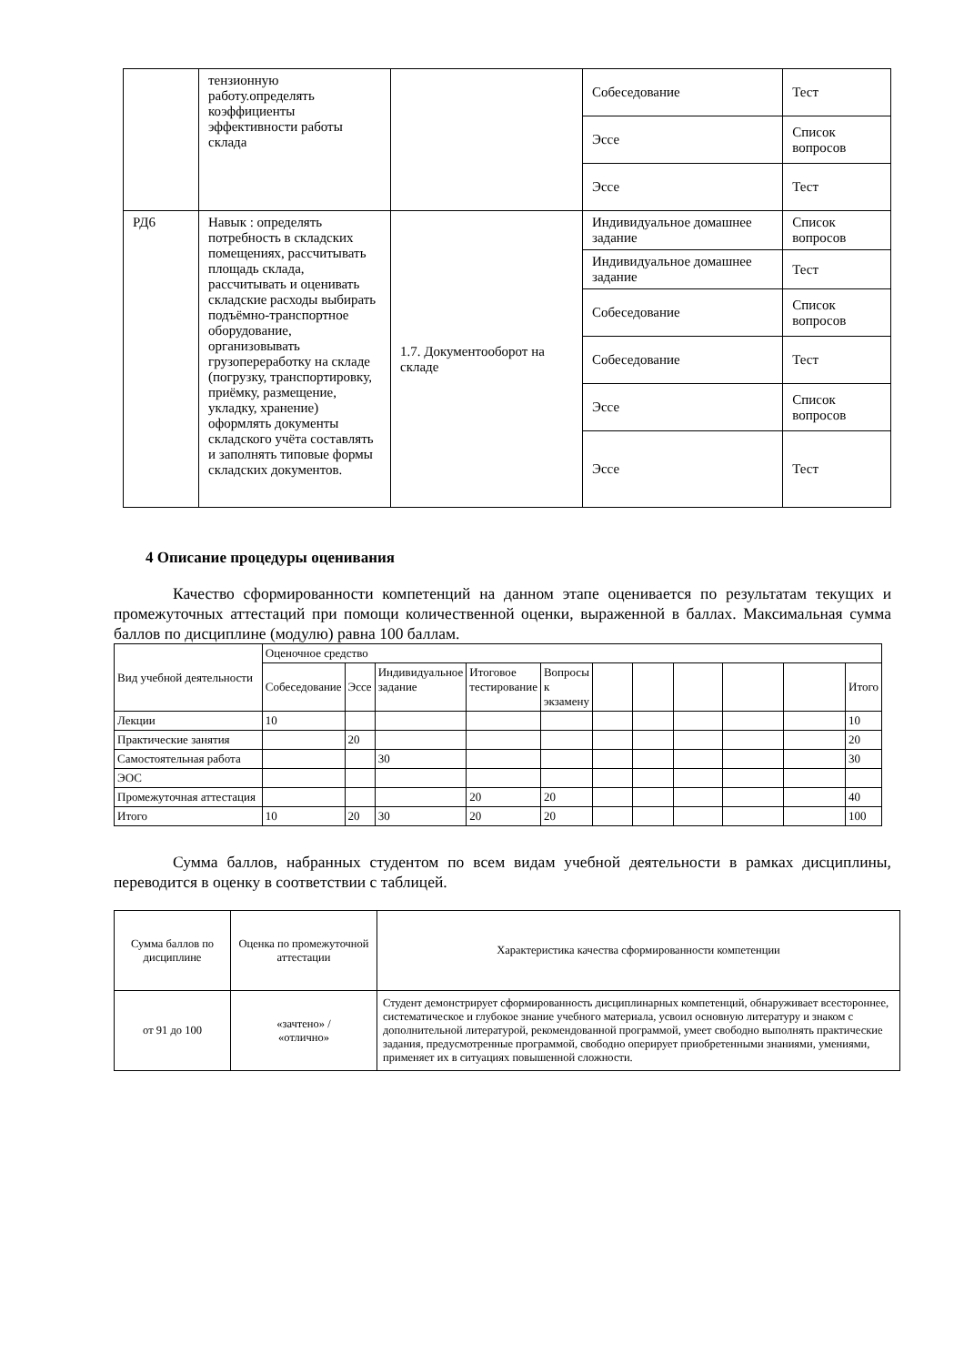| | тензионную работу.определять коэффициенты эффективности работы склада | | Собеседование | Тест |
| | | | Эссе | Список вопросов |
| | | | Эссе | Тест |
| РД6 | Навык : определять потребность в складских помещениях, рассчитывать площадь склада, рассчитывать и оценивать складские расходы выбирать подъёмно-транспортное оборудование, организовывать грузопереработку на складе (погрузку, транспортировку, приёмку, размещение, укладку, хранение) оформлять документы складского учёта составлять и заполнять типовые формы складских документов. | 1.7. Документооборот на складе | Индивидуальное домашнее задание | Список вопросов |
| | | | Индивидуальное домашнее задание | Тест |
| | | | Собеседование | Список вопросов |
| | | | Собеседование | Тест |
| | | | Эссе | Список вопросов |
| | | | Эссе | Тест |
4 Описание процедуры оценивания
Качество сформированности компетенций на данном этапе оценивается по результатам текущих и промежуточных аттестаций при помощи количественной оценки, выраженной в баллах. Максимальная сумма баллов по дисциплине (модулю) равна 100 баллам.
| Вид учебной деятельности | Оценочное средство | | | | | | | | | | |
| | Собеседование | Эссе | Индивидуальное задание | Итоговое тестирование | Вопросы к экзамену | | | | | | Итого |
| Лекции | 10 | | | | | | | | | | 10 |
| Практические занятия | | 20 | | | | | | | | | 20 |
| Самостоятельная работа | | | 30 | | | | | | | | 30 |
| ЭОС | | | | | | | | | | | |
| Промежуточная аттестация | | | | 20 | 20 | | | | | | 40 |
| Итого | 10 | 20 | 30 | 20 | 20 | | | | | | 100 |
Сумма баллов, набранных студентом по всем видам учебной деятельности в рамках дисциплины, переводится в оценку в соответствии с таблицей.
| Сумма баллов по дисциплине | Оценка по промежуточной аттестации | Характеристика качества сформированности компетенции |
| от 91 до 100 | «зачтено» / «отлично» | Студент демонстрирует сформированность дисциплинарных компетенций, обнаруживает всестороннее, систематическое и глубокое знание учебного материала, усвоил основную литературу и знаком с дополнительной литературой, рекомендованной программой, умеет свободно выполнять практические задания, предусмотренные программой, свободно оперирует приобретенными знаниями, умениями, применяет их в ситуациях повышенной сложности. |